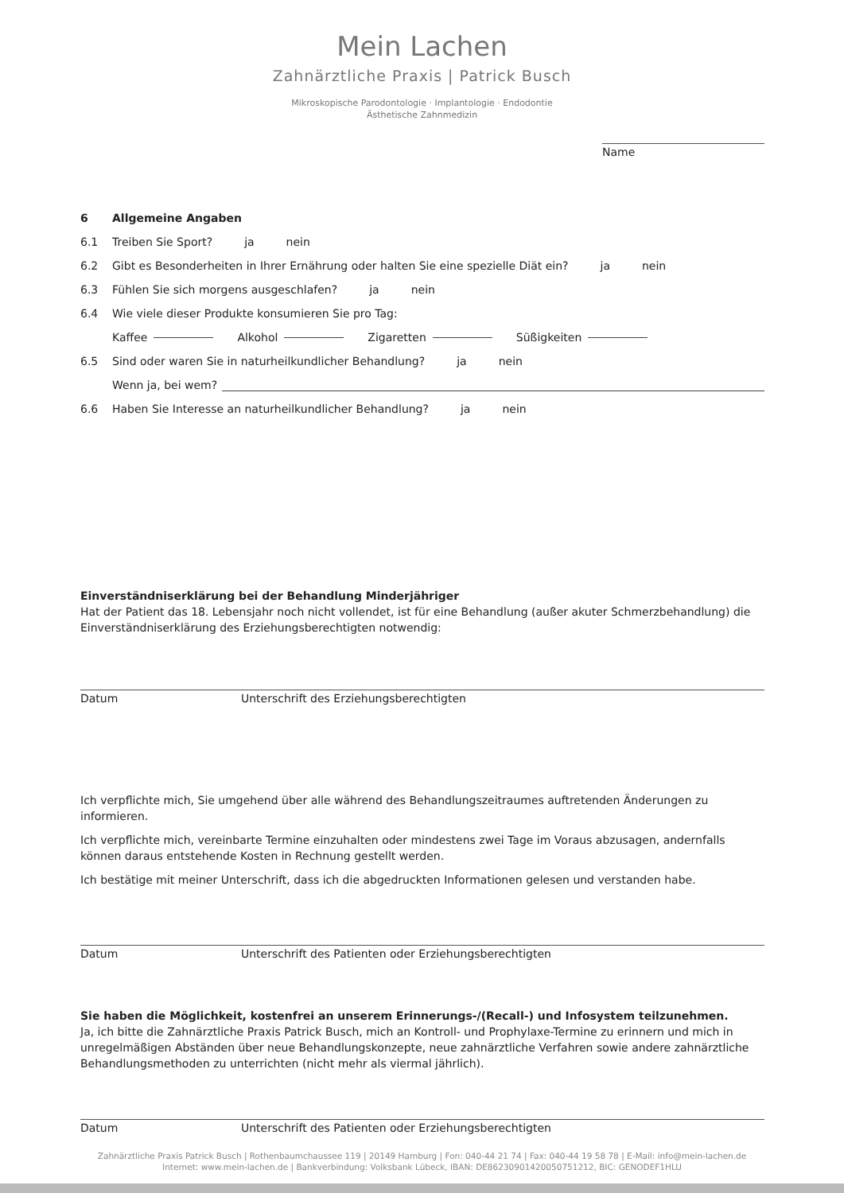Mein Lachen
Zahnärztliche Praxis | Patrick Busch
Mikroskopische Parodontologie · Implantologie · Endodontie
Ästhetische Zahnmedizin
Name
6 Allgemeine Angaben
6.1 Treiben Sie Sport? ja nein
6.2 Gibt es Besonderheiten in Ihrer Ernährung oder halten Sie eine spezielle Diät ein? ja nein
6.3 Fühlen Sie sich morgens ausgeschlafen? ja nein
6.4 Wie viele dieser Produkte konsumieren Sie pro Tag:
Kaffee Alkohol Zigaretten Süßigkeiten
6.5 Sind oder waren Sie in naturheilkundlicher Behandlung? ja nein
Wenn ja, bei wem?
6.6 Haben Sie Interesse an naturheilkundlicher Behandlung? ja nein
Einverständniserklärung bei der Behandlung Minderjähriger
Hat der Patient das 18. Lebensjahr noch nicht vollendet, ist für eine Behandlung (außer akuter Schmerzbehandlung) die Einverständniserklärung des Erziehungsberechtigten notwendig:
Datum Unterschrift des Erziehungsberechtigten
Ich verpflichte mich, Sie umgehend über alle während des Behandlungszeitraumes auftretenden Änderungen zu informieren.
Ich verpflichte mich, vereinbarte Termine einzuhalten oder mindestens zwei Tage im Voraus abzusagen, andernfalls können daraus entstehende Kosten in Rechnung gestellt werden.
Ich bestätige mit meiner Unterschrift, dass ich die abgedruckten Informationen gelesen und verstanden habe.
Datum Unterschrift des Patienten oder Erziehungsberechtigten
Sie haben die Möglichkeit, kostenfrei an unserem Erinnerungs-/(Recall-) und Infosystem teilzunehmen.
Ja, ich bitte die Zahnärztliche Praxis Patrick Busch, mich an Kontroll- und Prophylaxe-Termine zu erinnern und mich in unregelmäßigen Abständen über neue Behandlungskonzepte, neue zahnärztliche Verfahren sowie andere zahnärztliche Behandlungsmethoden zu unterrichten (nicht mehr als viermal jährlich).
Datum Unterschrift des Patienten oder Erziehungsberechtigten
Zahnärztliche Praxis Patrick Busch | Rothenbaumchaussee 119 | 20149 Hamburg | Fon: 040-44 21 74 | Fax: 040-44 19 58 78 | E-Mail: info@mein-lachen.de
Internet: www.mein-lachen.de | Bankverbindung: Volksbank Lübeck, IBAN: DE86230901420050751212, BIC: GENODEF1HLU